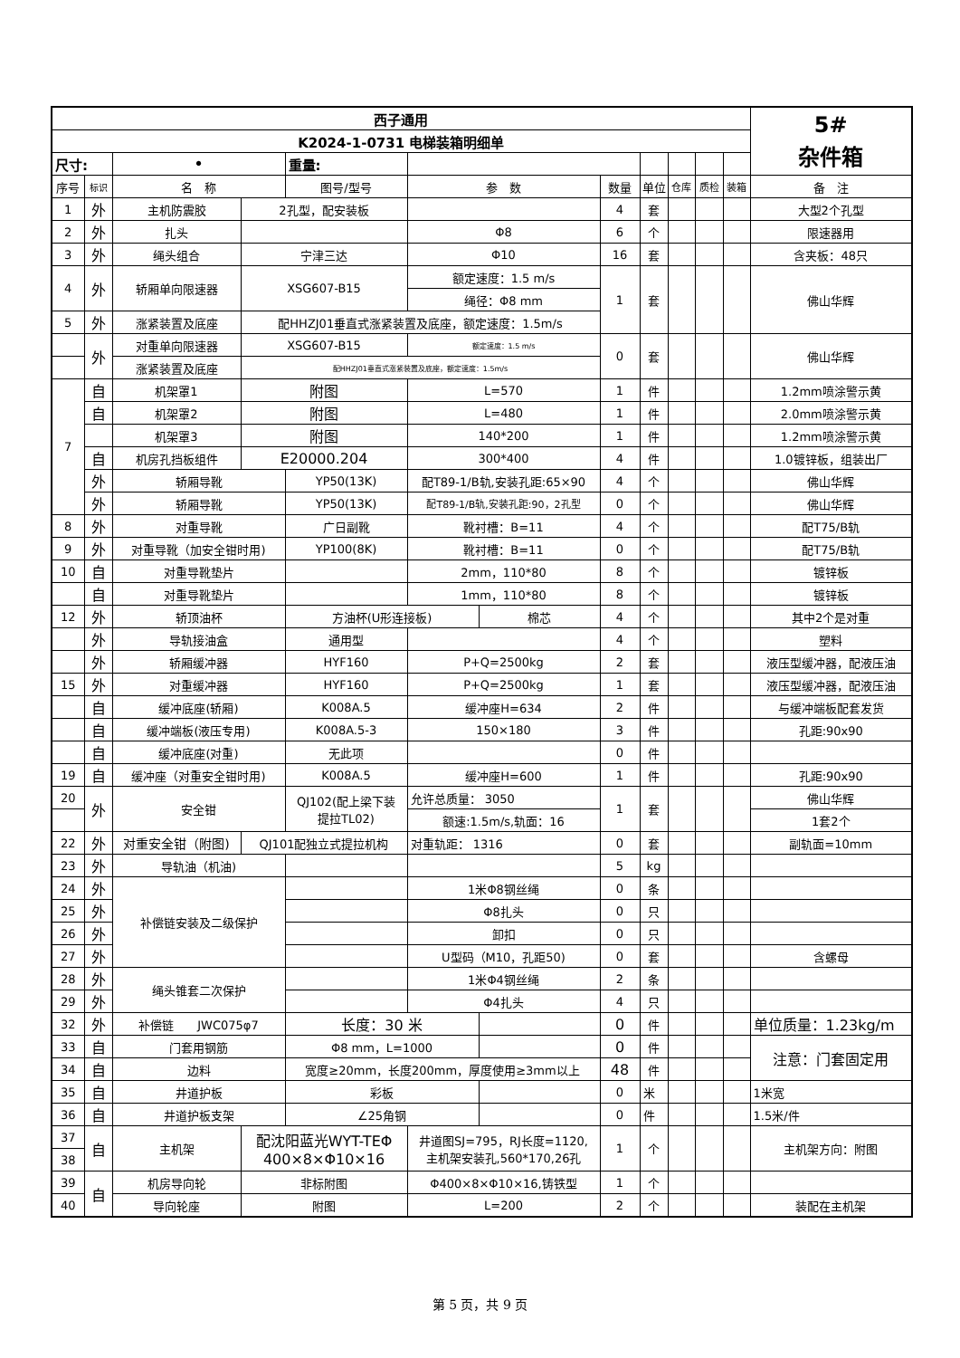| 西子通用 | | | | | | | | | | | | 5# 杂件箱 |
| K2024-1-0731 电梯装箱明细单 | | | | | | | | | | | | |
| 尺寸: | | • | | 重量: | | | | | | | | |
| 序号 | 标识 | 名 称 | | 图号/型号 | 参 数 | | 数量 | 单位 | 仓库 | 质检 | 装箱 | 备 注 |
| 1 | 外 | 主机防震胶 | 2孔型，配安装板 | | | | 4 | 套 | | | | 大型2个孔型 |
| 2 | 外 | 扎头 | | | Φ8 | | 6 | 个 | | | | 限速器用 |
| 3 | 外 | 绳头组合 | 宁津三达 | | Φ10 | | 16 | 套 | | | | 含夹板：48只 |
| 4 | 外 | 轿厢单向限速器 | XSG607-B15 | | 额定速度：1.5 m/s | | 1 | 套 | | | | 佛山华辉 |
| | | | | | 绳径：Φ8 mm | | | | | | | |
| 5 | 外 | 涨紧装置及底座 | 配HHZJ01垂直式涨紧装置及底座，额定速度：1.5m/s | | | | | | | | | |
| | 外 | 对重单向限速器 | XSG607-B15 | | 额定速度：1.5 m/s | | 0 | 套 | | | | 佛山华辉 |
| | | 涨紧装置及底座 | 配HHZJ01垂直式涨紧装置及底座，额定速度：1.5m/s | | | | | | | | | |
| 7 | 自 | 机架罩1 | 附图 | | L=570 | | 1 | 件 | | | | 1.2mm喷涂警示黄 |
| | 自 | 机架罩2 | 附图 | | L=480 | | 1 | 件 | | | | 2.0mm喷涂警示黄 |
| | | 机架罩3 | 附图 | | 140*200 | | 1 | 件 | | | | 1.2mm喷涂警示黄 |
| | 自 | 机房孔挡板组件 | E20000.204 | | 300*400 | | 4 | 件 | | | | 1.0镀锌板，组装出厂 |
| | 外 | 轿厢导靴 | | YP50(13K) | 配T89-1/B轨,安装孔距:65×90 | | 4 | 个 | | | | 佛山华辉 |
| | 外 | 轿厢导靴 | | YP50(13K) | 配T89-1/B轨,安装孔距:90，2孔型 | | 0 | 个 | | | | 佛山华辉 |
| 8 | 外 | 对重导靴 | | 广日副靴 | 靴衬槽：B=11 | | 4 | 个 | | | | 配T75/B轨 |
| 9 | 外 | 对重导靴（加安全钳时用) | | YP100(8K) | 靴衬槽：B=11 | | 0 | 个 | | | | 配T75/B轨 |
| 10 | 自 | 对重导靴垫片 | | | 2mm，110*80 | | 8 | 个 | | | | 镀锌板 |
| | 自 | 对重导靴垫片 | | | 1mm，110*80 | | 8 | 个 | | | | 镀锌板 |
| 12 | 外 | 轿顶油杯 | | 方油杯(U形连接板) | | 棉芯 | 4 | 个 | | | | 其中2个是对重 |
| | 外 | 导轨接油盒 | | 通用型 | | | 4 | 个 | | | | 塑料 |
| | 外 | 轿厢缓冲器 | | HYF160 | P+Q=2500kg | | 2 | 套 | | | | 液压型缓冲器，配液压油 |
| 15 | 外 | 对重缓冲器 | | HYF160 | P+Q=2500kg | | 1 | 套 | | | | 液压型缓冲器，配液压油 |
| | 自 | 缓冲底座(轿厢) | | K008A.5 | 缓冲座H=634 | | 2 | 件 | | | | 与缓冲端板配套发货 |
| | 自 | 缓冲端板(液压专用) | | K008A.5-3 | 150×180 | | 3 | 件 | | | | 孔距:90x90 |
| | 自 | 缓冲底座(对重) | | 无此项 | | | 0 | 件 | | | | |
| 19 | 自 | 缓冲座（对重安全钳时用) | | K008A.5 | 缓冲座H=600 | | 1 | 件 | | | | 孔距:90x90 |
| 20 | 外 | 安全钳 | | QJ102(配上梁下装 提拉TL02) | 允许总质量： 3050 | | 1 | 套 | | | | 佛山华辉 |
| | | | | | 额速:1.5m/s,轨面：16 | | | | | | | 1套2个 |
| 22 | 外 | 对重安全钳（附图) | QJ101配独立式提拉机构 | | 对重轨距： 1316 | | 0 | 套 | | | | 副轨面=10mm |
| 23 | 外 | 导轨油（机油) | | | | | 5 | kg | | | | |
| 24 | 外 | 补偿链安装及二级保护 | | | 1米Φ8钢丝绳 | | 0 | 条 | | | | |
| 25 | 外 | | | | Φ8扎头 | | 0 | 只 | | | | |
| 26 | 外 | | | | 卸扣 | | 0 | 只 | | | | |
| 27 | 外 | | | | U型码（M10，孔距50) | | 0 | 套 | | | | 含螺母 |
| 28 | 外 | 绳头锥套二次保护 | | | 1米Φ4钢丝绳 | | 2 | 条 | | | | |
| 29 | 外 | | | | Φ4扎头 | | 4 | 只 | | | | |
| 32 | 外 | 补偿链 JWC075φ7 | | 长度：30 米 | | | 0 | 件 | | | | 单位质量：1.23kg/m |
| 33 | 自 | 门套用钢筋 | | Φ8 mm，L=1000 | | | 0 | 件 | | | | 注意：门套固定用 |
| 34 | 自 | 边料 | | 宽度≥20mm，长度200mm，厚度使用≥3mm以上 | | | 48 | 件 | | | | |
| 35 | 自 | 井道护板 | | 彩板 | | | 0 | 米 | | | | 1米宽 |
| 36 | 自 | 井道护板支架 | | ∠25角钢 | | | 0 | 件 | | | | 1.5米/件 |
| 37 | 自 | 主机架 | 配沈阳蓝光WYT-TEΦ 400×8×Φ10×16 | | 井道图SJ=795，RJ长度=1120, 主机架安装孔,560*170,26孔 | | 1 | 个 | | | | 主机架方向：附图 |
| 38 | | | | | | | | | | | | |
| 39 | 自 | 机房导向轮 | 非标附图 | | Φ400×8×Φ10×16,铸铁型 | | 1 | 个 | | | | |
| 40 | | 导向轮座 | 附图 | | L=200 | | 2 | 个 | | | | 装配在主机架 |
第 5 页，共 9 页